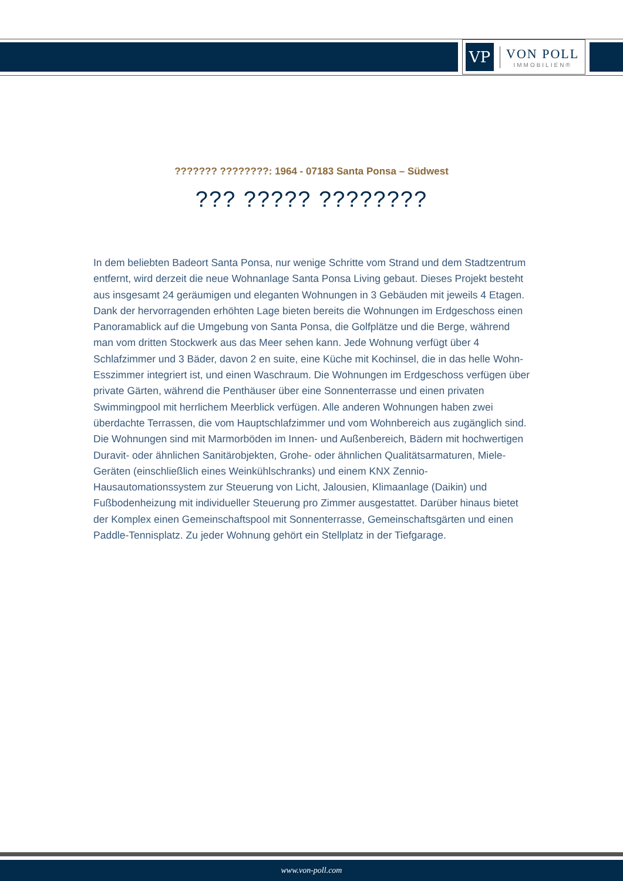VP
VON POLL
IMMOBILIEN®
??????? ????????: 1964 - 07183 Santa Ponsa – Südwest
??? ????? ????????
In dem beliebten Badeort Santa Ponsa, nur wenige Schritte vom Strand und dem Stadtzentrum entfernt, wird derzeit die neue Wohnanlage Santa Ponsa Living gebaut. Dieses Projekt besteht aus insgesamt 24 geräumigen und eleganten Wohnungen in 3 Gebäuden mit jeweils 4 Etagen. Dank der hervorragenden erhöhten Lage bieten bereits die Wohnungen im Erdgeschoss einen Panoramablick auf die Umgebung von Santa Ponsa, die Golfplätze und die Berge, während man vom dritten Stockwerk aus das Meer sehen kann. Jede Wohnung verfügt über 4 Schlafzimmer und 3 Bäder, davon 2 en suite, eine Küche mit Kochinsel, die in das helle Wohn-Esszimmer integriert ist, und einen Waschraum. Die Wohnungen im Erdgeschoss verfügen über private Gärten, während die Penthäuser über eine Sonnenterrasse und einen privaten Swimmingpool mit herrlichem Meerblick verfügen. Alle anderen Wohnungen haben zwei überdachte Terrassen, die vom Hauptschlafzimmer und vom Wohnbereich aus zugänglich sind. Die Wohnungen sind mit Marmorböden im Innen- und Außenbereich, Bädern mit hochwertigen Duravit- oder ähnlichen Sanitärobjekten, Grohe- oder ähnlichen Qualitätsarmaturen, Miele-Geräten (einschließlich eines Weinkühlschranks) und einem KNX Zennio-Hausautomationssystem zur Steuerung von Licht, Jalousien, Klimaanlage (Daikin) und Fußbodenheizung mit individueller Steuerung pro Zimmer ausgestattet. Darüber hinaus bietet der Komplex einen Gemeinschaftspool mit Sonnenterrasse, Gemeinschaftsgärten und einen Paddle-Tennisplatz. Zu jeder Wohnung gehört ein Stellplatz in der Tiefgarage.
www.von-poll.com